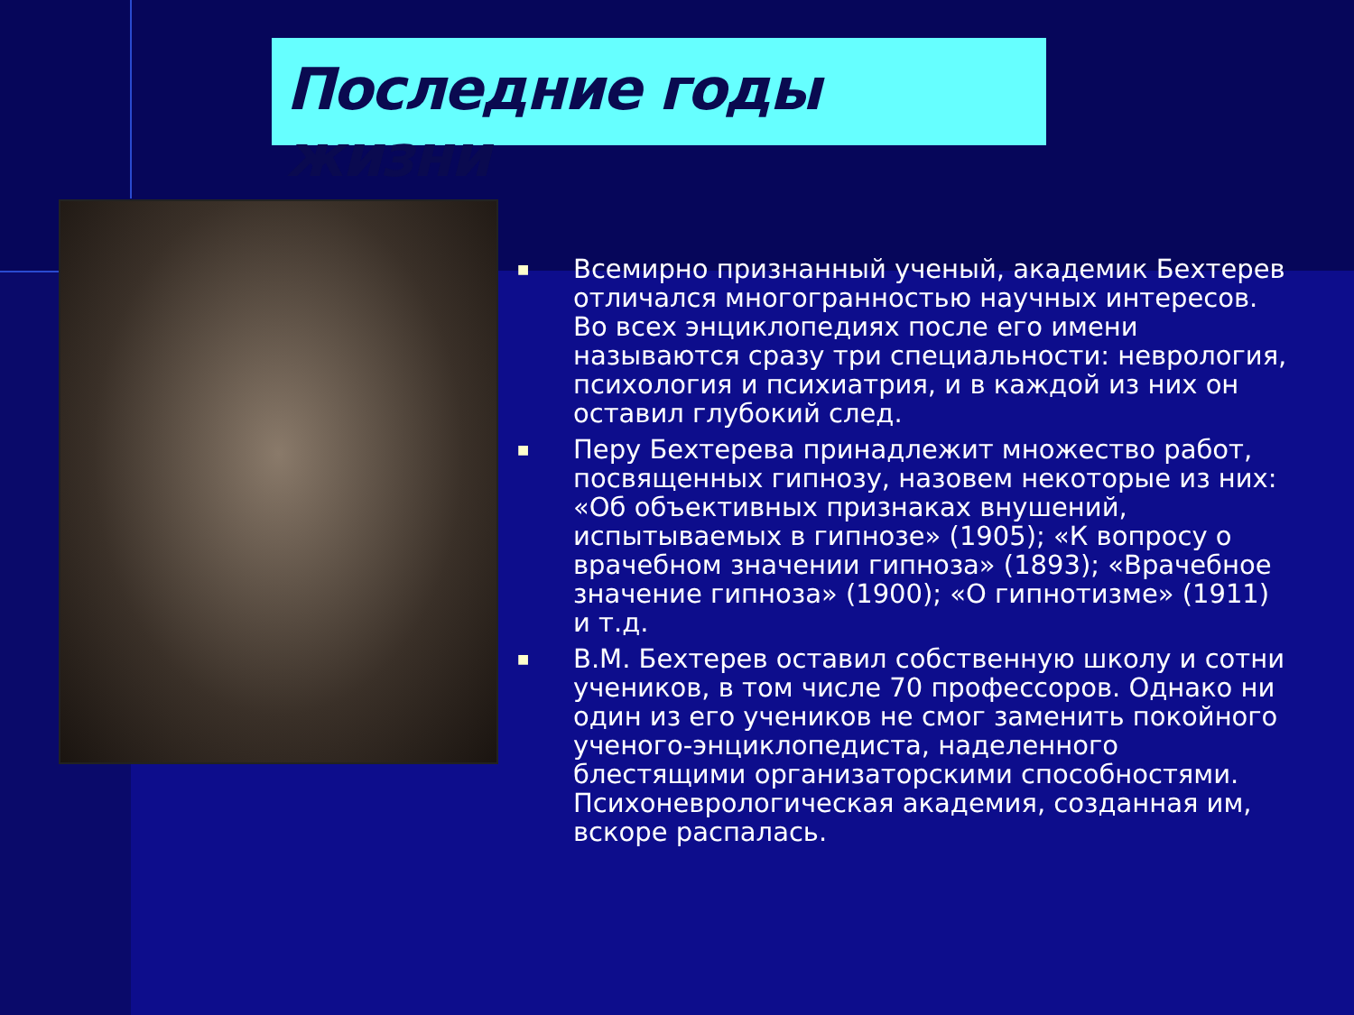Последние годы жизни
■ Всемирно признанный ученый, академик Бехтерев отличался многогранностью научных интересов. Во всех энциклопедиях после его имени называются сразу три специальности: неврология, психология и психиатрия, и в каждой из них он оставил глубокий след.
■ Перу Бехтерева принадлежит множество работ, посвященных гипнозу, назовем некоторые из них: «Об объективных признаках внушений, испытываемых в гипнозе» (1905); «К вопросу о врачебном значении гипноза» (1893); «Врачебное значение гипноза» (1900); «О гипнотизме» (1911) и т.д.
■ В.М. Бехтерев оставил собственную школу и сотни учеников, в том числе 70 профессоров. Однако ни один из его учеников не смог заменить покойного ученого-энциклопедиста, наделенного блестящими организаторскими способностями. Психоневрологическая академия, созданная им, вскоре распалась.